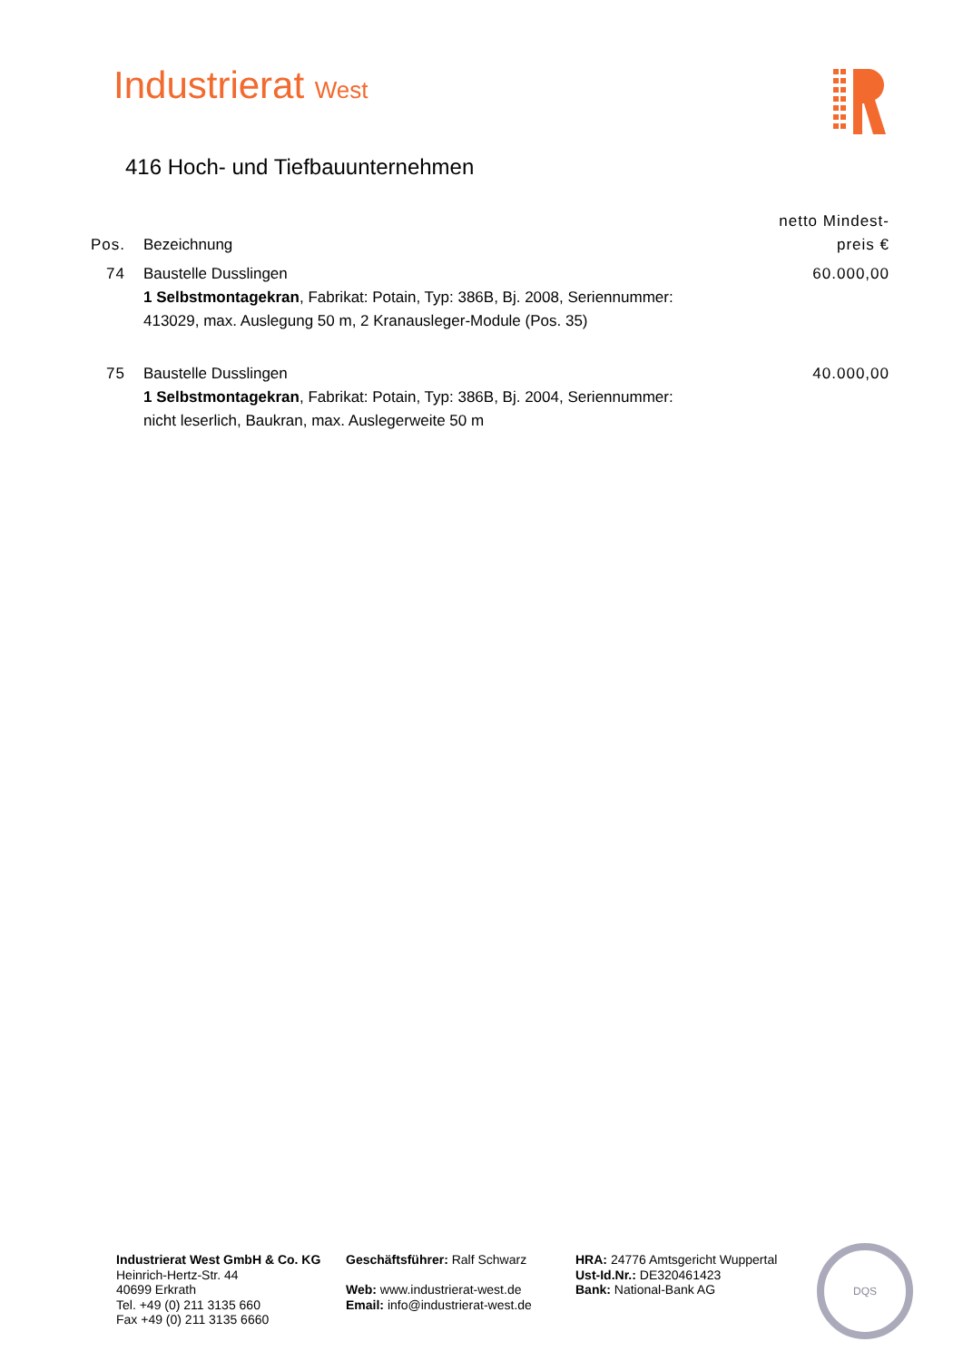Industrierat West
416 Hoch- und Tiefbauunternehmen
| Pos. | Bezeichnung | netto Mindest- preis € |
| --- | --- | --- |
| 74 | Baustelle Dusslingen 1 Selbstmontagekran , Fabrikat: Potain, Typ: 386B, Bj. 2008, Seriennummer: 413029, max. Auslegung 50 m, 2 Kranausleger-Module (Pos. 35) | 60.000,00 |
| 75 | Baustelle Dusslingen 1 Selbstmontagekran , Fabrikat: Potain, Typ: 386B, Bj. 2004, Seriennummer: nicht leserlich, Baukran, max. Auslegerweite 50 m | 40.000,00 |
Industrierat West GmbH & Co. KG
Heinrich-Hertz-Str. 44
40699 Erkrath
Tel. +49 (0) 211 3135 660
Fax +49 (0) 211 3135 6660
Geschäftsführer: Ralf Schwarz
Web: www.industrierat-west.de
Email: info@industrierat-west.de
HRA: 24776 Amtsgericht Wuppertal
Ust-Id.Nr.: DE320461423
Bank: National-Bank AG
DQS